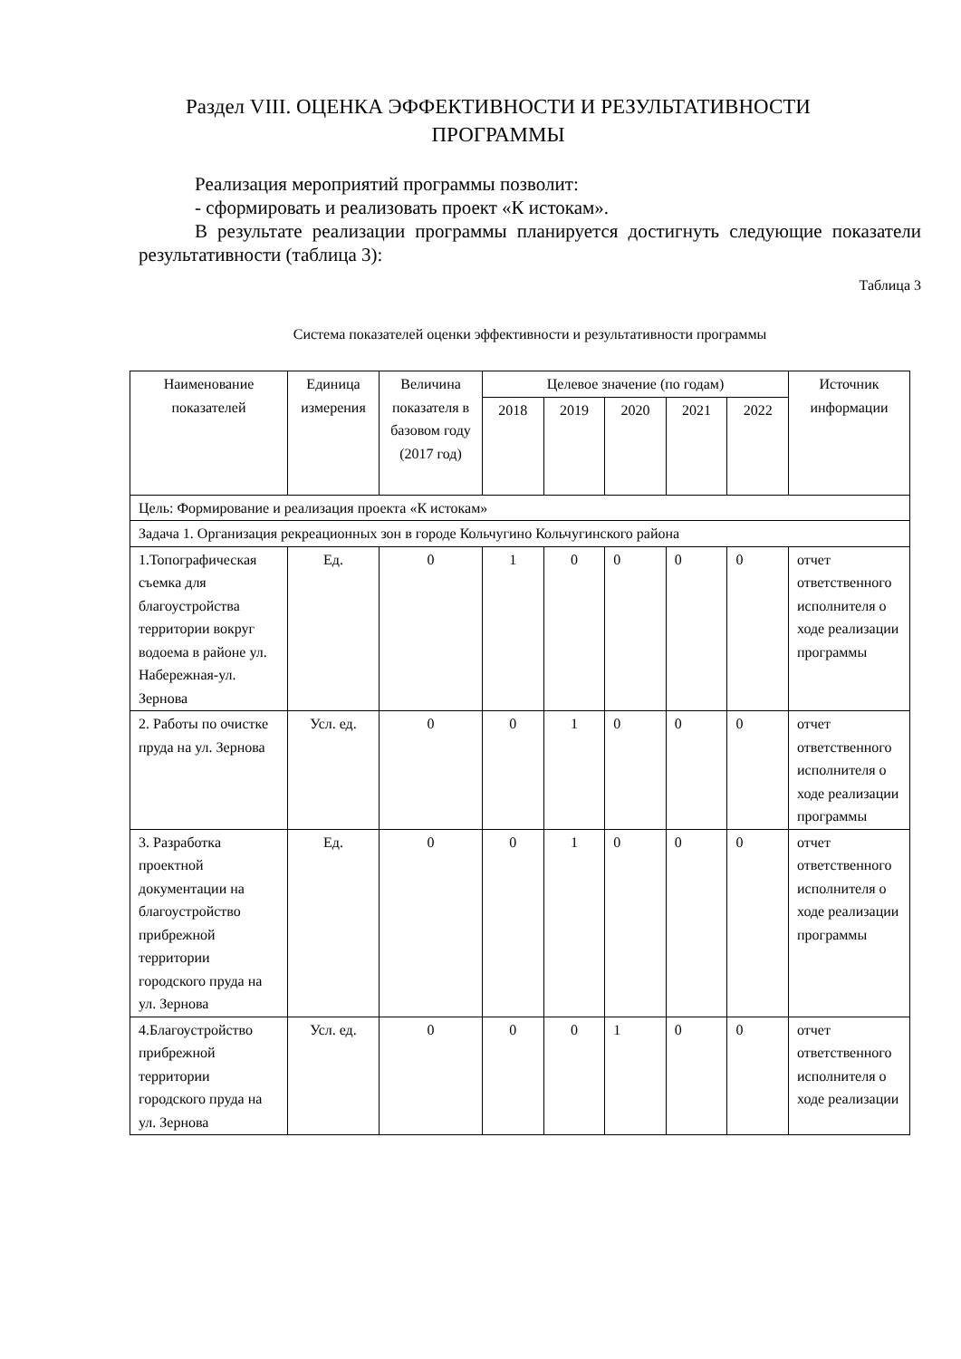Раздел VIII. ОЦЕНКА ЭФФЕКТИВНОСТИ И РЕЗУЛЬТАТИВНОСТИ ПРОГРАММЫ
Реализация мероприятий программы позволит:
- сформировать и реализовать проект «К истокам».
В результате реализации программы планируется достигнуть следующие показатели результативности (таблица 3):
Таблица 3
Система показателей оценки эффективности и результативности программы
| Наименование показателей | Единица измерения | Величина показателя в базовом году (2017 год) | Целевое значение (по годам) | | | | | Источник информации |
| --- | --- | --- | --- | --- | --- | --- | --- | --- |
| | | | 2018 | 2019 | 2020 | 2021 | 2022 | |
| Цель: Формирование и реализация проекта «К истокам» | | | | | | | | |
| Задача 1. Организация рекреационных зон в городе Кольчугино Кольчугинского района | | | | | | | | |
| 1.Топографическая съемка для благоустройства территории вокруг водоема в районе ул. Набережная-ул. Зернова | Ед. | 0 | 1 | 0 | 0 | 0 | 0 | отчет ответственного исполнителя о ходе реализации программы |
| 2. Работы по очистке пруда на ул. Зернова | Усл. ед. | 0 | 0 | 1 | 0 | 0 | 0 | отчет ответственного исполнителя о ходе реализации программы |
| 3. Разработка проектной документации на благоустройство прибрежной территории городского пруда на ул. Зернова | Ед. | 0 | 0 | 1 | 0 | 0 | 0 | отчет ответственного исполнителя о ходе реализации программы |
| 4.Благоустройство прибрежной территории городского пруда на ул. Зернова | Усл. ед. | 0 | 0 | 0 | 1 | 0 | 0 | отчет ответственного исполнителя о ходе реализации |